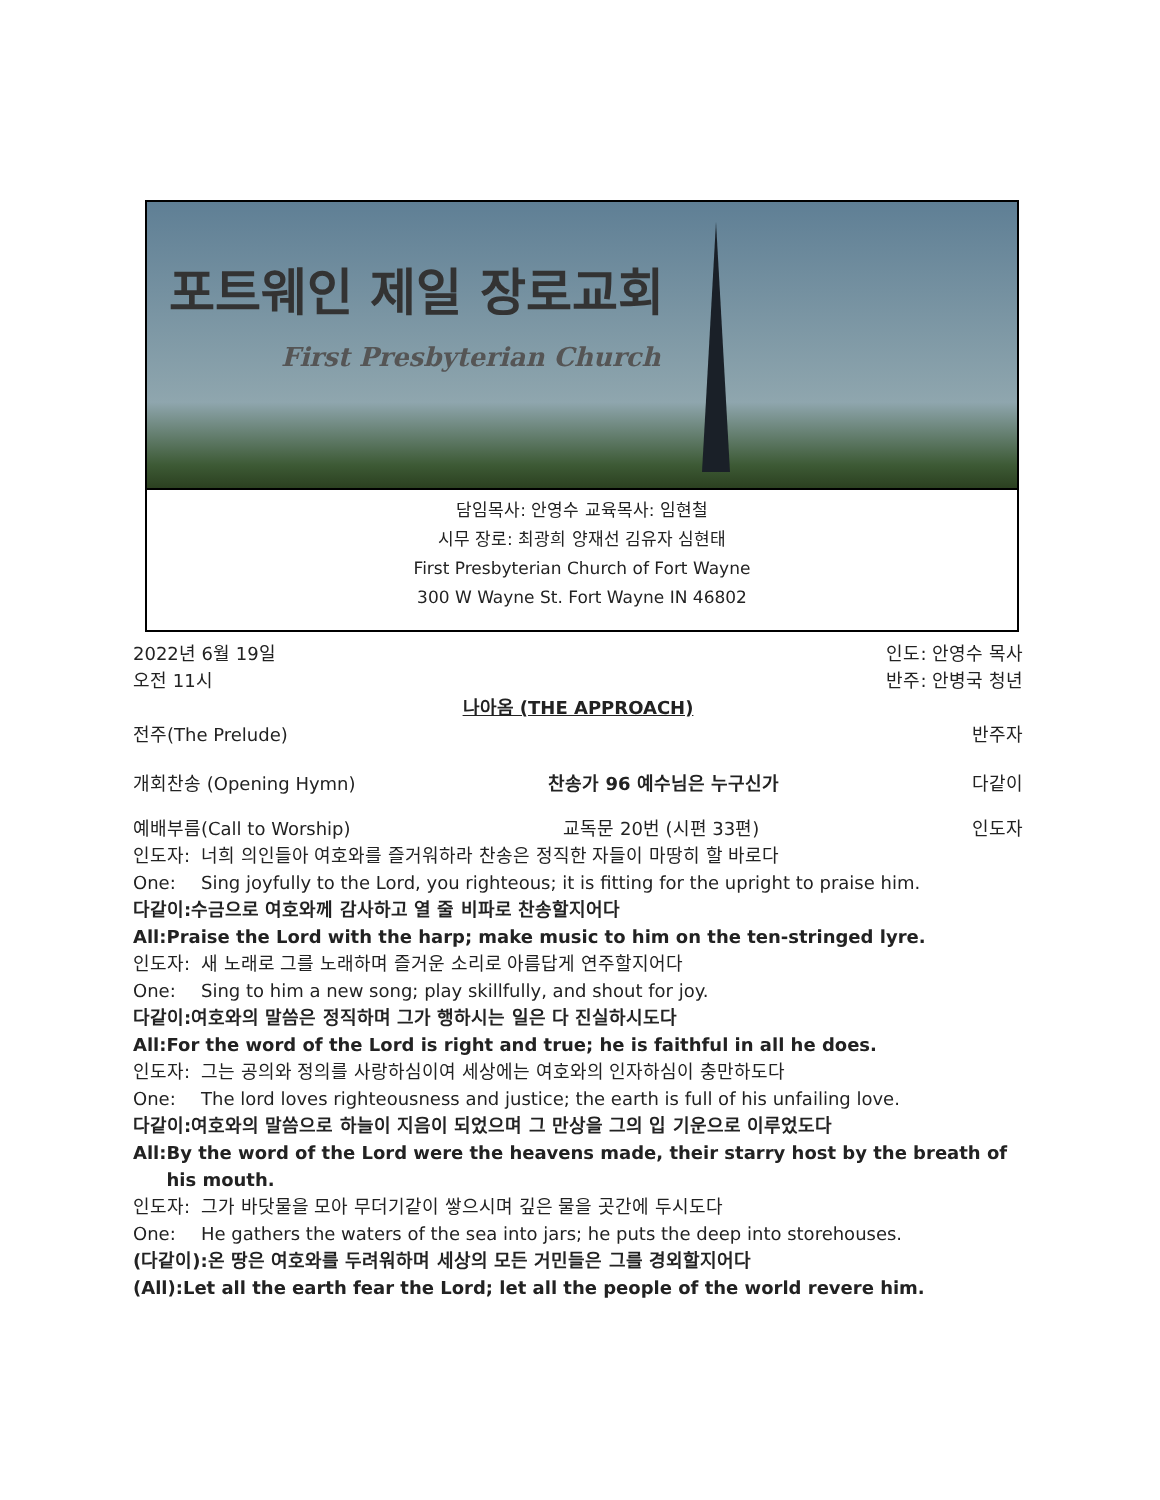포트웨인 제일 장로교회
First Presbyterian Church
담임목사: 안영수 교육목사: 임현철
시무 장로: 최광희 양재선 김유자 심현태
First Presbyterian Church of Fort Wayne
300 W Wayne St. Fort Wayne IN 46802
2022년 6월 19일
오전 11시 인도: 안영수 목사
반주: 안병국 청년
나아옴 (THE APPROACH)
전주(The Prelude) 반주자
개회찬송 (Opening Hymn) 찬송가 96 예수님은 누구신가 다같이
예배부름(Call to Worship) 교독문 20번 (시편 33편) 인도자
인도자: 너희 의인들아 여호와를 즐거워하라 찬송은 정직한 자들이 마땅히 할 바로다
One: Sing joyfully to the Lord, you righteous; it is fitting for the upright to praise him.
다같이: 수금으로 여호와께 감사하고 열 줄 비파로 찬송할지어다
All: Praise the Lord with the harp; make music to him on the ten-stringed lyre.
인도자: 새 노래로 그를 노래하며 즐거운 소리로 아름답게 연주할지어다
One: Sing to him a new song; play skillfully, and shout for joy.
다같이: 여호와의 말씀은 정직하며 그가 행하시는 일은 다 진실하시도다
All: For the word of the Lord is right and true; he is faithful in all he does.
인도자: 그는 공의와 정의를 사랑하심이여 세상에는 여호와의 인자하심이 충만하도다
One: The lord loves righteousness and justice; the earth is full of his unfailing love.
다같이: 여호와의 말씀으로 하늘이 지음이 되었으며 그 만상을 그의 입 기운으로 이루었도다
All: By the word of the Lord were the heavens made, their starry host by the breath of his mouth.
인도자: 그가 바닷물을 모아 무더기같이 쌓으시며 깊은 물을 곳간에 두시도다
One: He gathers the waters of the sea into jars; he puts the deep into storehouses.
(다같이):온 땅은 여호와를 두려워하며 세상의 모든 거민들은 그를 경외할지어다
(All): Let all the earth fear the Lord; let all the people of the world revere him.